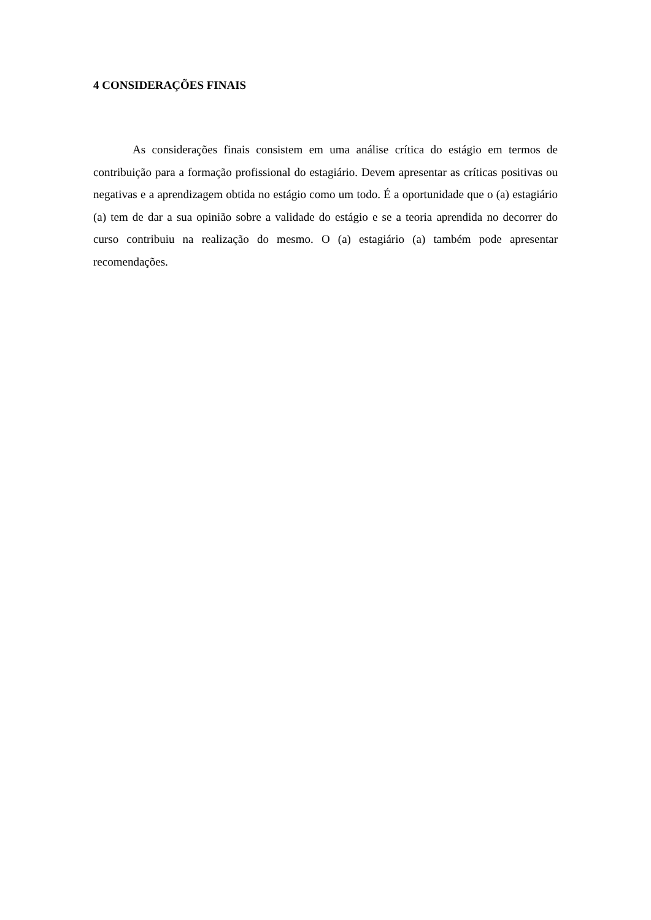4 CONSIDERAÇÕES FINAIS
As considerações finais consistem em uma análise crítica do estágio em termos de contribuição para a formação profissional do estagiário. Devem apresentar as críticas positivas ou negativas e a aprendizagem obtida no estágio como um todo. É a oportunidade que o (a) estagiário (a) tem de dar a sua opinião sobre a validade do estágio e se a teoria aprendida no decorrer do curso contribuiu na realização do mesmo. O (a) estagiário (a) também pode apresentar recomendações.